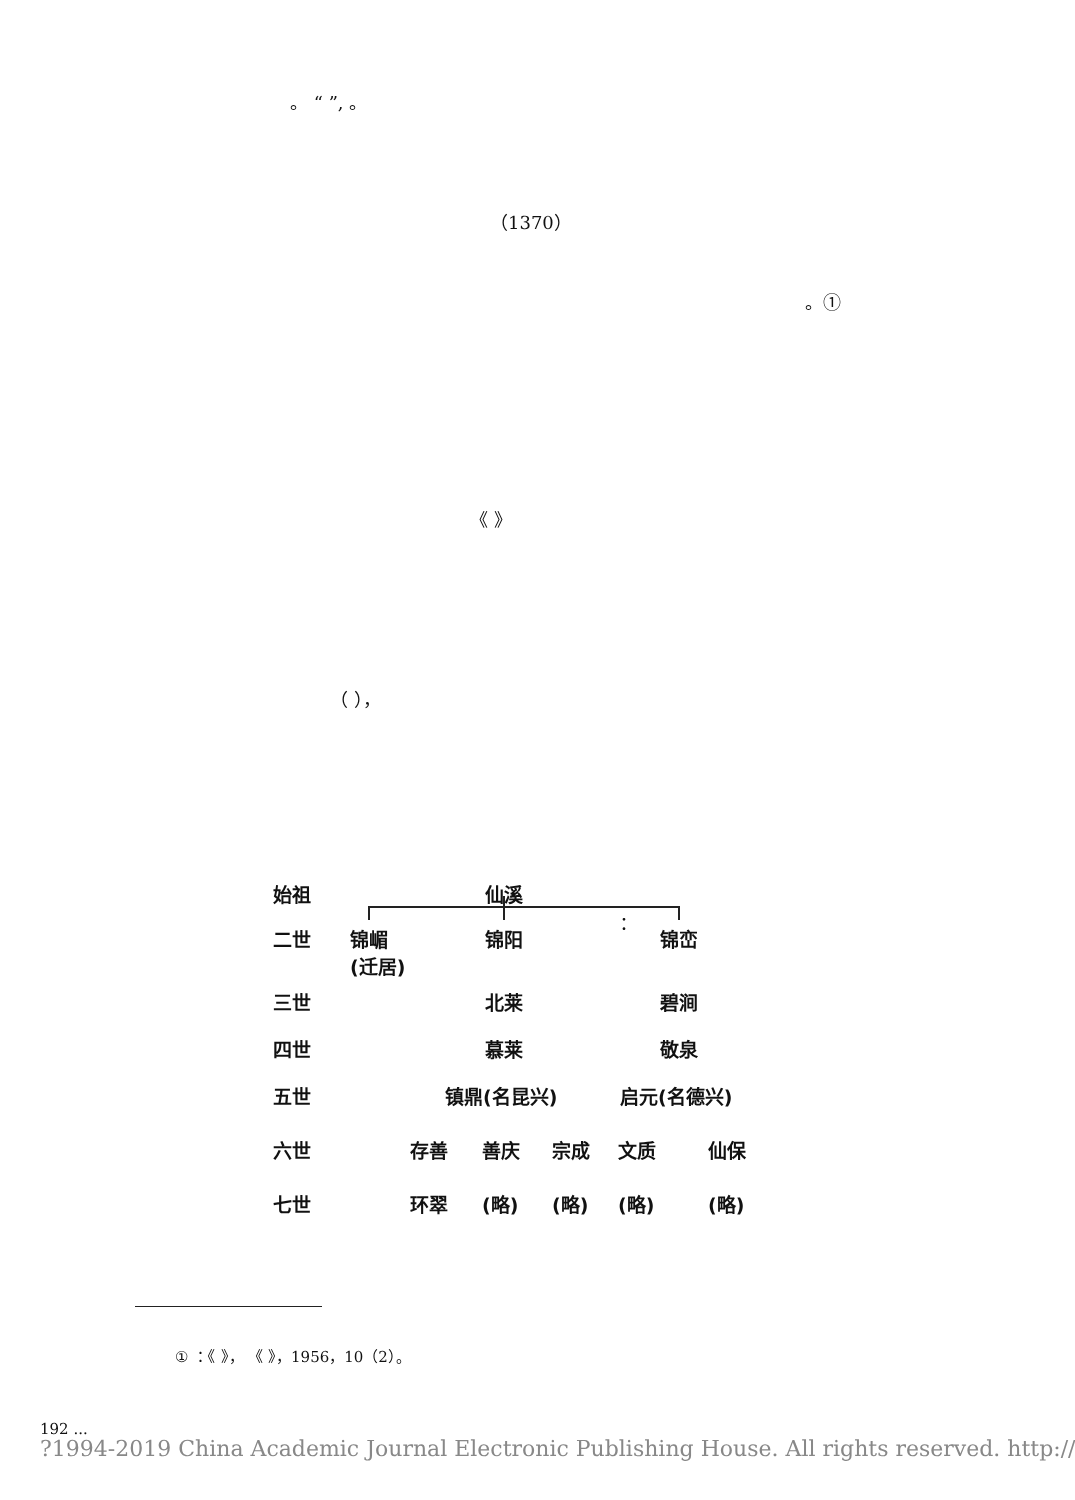。 “ ”, 。
（1370）
。①
《 》
（ ），
：
始祖 仙溪
二世
锦嵋
(迁居)
锦阳 锦峦
三世 北莱 碧涧
四世 慕莱 敬泉
五世 镇鼎(名昆兴) 启元(名德兴)
六世 存善 善庆 宗成 文质 仙保
七世 环翠 (略) (略) (略) (略)
① ：《 》， 《 》，1956，10（2）。
192 ...
?1994-2019 China Academic Journal Electronic Publishing House. All rights reserved. http://